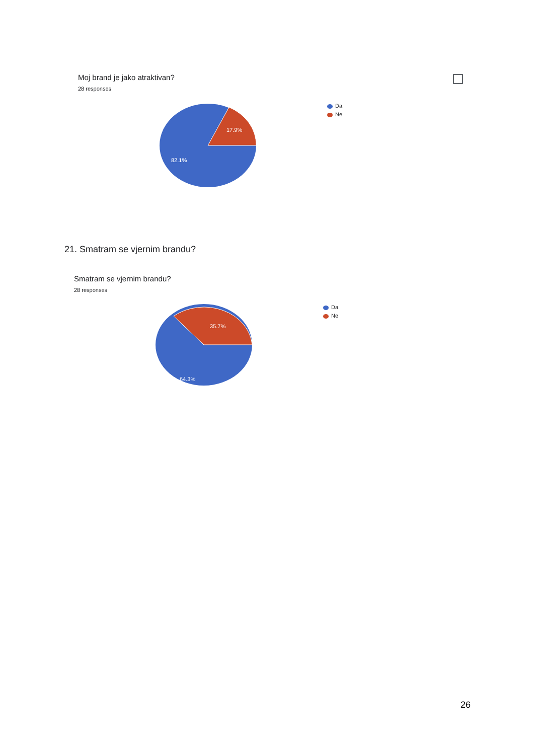Moj brand je jako atraktivan?
28 responses
17.9%
82.1%
Da
Ne
21. Smatram se vjernim brandu?
Smatram se vjernim brandu?
28 responses
35.7%
64.3%
Da
Ne
26